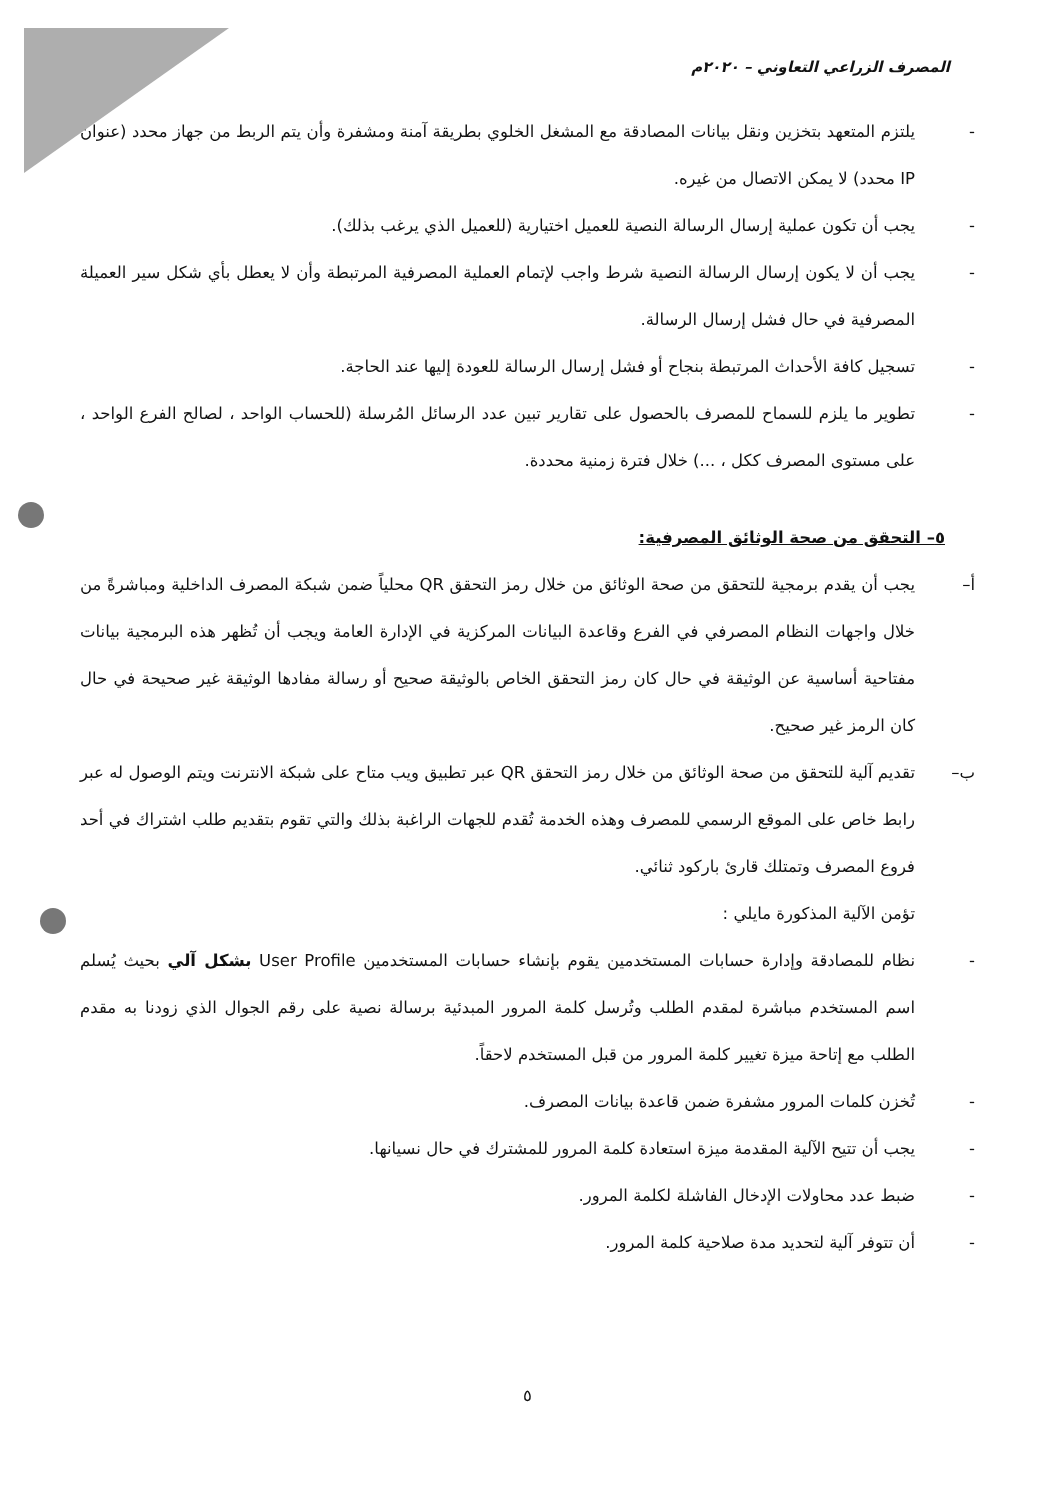المصرف الزراعي التعاوني – ٢٠٢٠م
-
يلتزم المتعهد بتخزين ونقل بيانات المصادقة مع المشغل الخلوي بطريقة آمنة ومشفرة وأن يتم الربط من جهاز محدد (عنوان IP محدد) لا يمكن الاتصال من غيره.
-
يجب أن تكون عملية إرسال الرسالة النصية للعميل اختيارية (للعميل الذي يرغب بذلك).
-
يجب أن لا يكون إرسال الرسالة النصية شرط واجب لإتمام العملية المصرفية المرتبطة وأن لا يعطل بأي شكل سير العميلة المصرفية في حال فشل إرسال الرسالة.
-
تسجيل كافة الأحداث المرتبطة بنجاح أو فشل إرسال الرسالة للعودة إليها عند الحاجة.
-
تطوير ما يلزم للسماح للمصرف بالحصول على تقارير تبين عدد الرسائل المُرسلة (للحساب الواحد ، لصالح الفرع الواحد ، على مستوى المصرف ككل ، ...) خلال فترة زمنية محددة.
٥– التحقق من صحة الوثائق المصرفية:
أ–
يجب أن يقدم برمجية للتحقق من صحة الوثائق من خلال رمز التحقق QR محلياً ضمن شبكة المصرف الداخلية ومباشرةً من خلال واجهات النظام المصرفي في الفرع وقاعدة البيانات المركزية في الإدارة العامة ويجب أن تُظهر هذه البرمجية بيانات مفتاحية أساسية عن الوثيقة في حال كان رمز التحقق الخاص بالوثيقة صحيح أو رسالة مفادها الوثيقة غير صحيحة في حال كان الرمز غير صحيح.
ب–
تقديم آلية للتحقق من صحة الوثائق من خلال رمز التحقق QR عبر تطبيق ويب متاح على شبكة الانترنت ويتم الوصول له عبر رابط خاص على الموقع الرسمي للمصرف وهذه الخدمة تُقدم للجهات الراغبة بذلك والتي تقوم بتقديم طلب اشتراك في أحد فروع المصرف وتمتلك قارئ باركود ثنائي.
تؤمن الآلية المذكورة مايلي :
-
نظام للمصادقة وإدارة حسابات المستخدمين يقوم بإنشاء حسابات المستخدمين User Profile بشكل آلي بحيث يُسلم اسم المستخدم مباشرة لمقدم الطلب وتُرسل كلمة المرور المبدئية برسالة نصية على رقم الجوال الذي زودنا به مقدم الطلب مع إتاحة ميزة تغيير كلمة المرور من قبل المستخدم لاحقاً.
-
تُخزن كلمات المرور مشفرة ضمن قاعدة بيانات المصرف.
-
يجب أن تتيح الآلية المقدمة ميزة استعادة كلمة المرور للمشترك في حال نسيانها.
-
ضبط عدد محاولات الإدخال الفاشلة لكلمة المرور.
-
أن تتوفر آلية لتحديد مدة صلاحية كلمة المرور.
٥